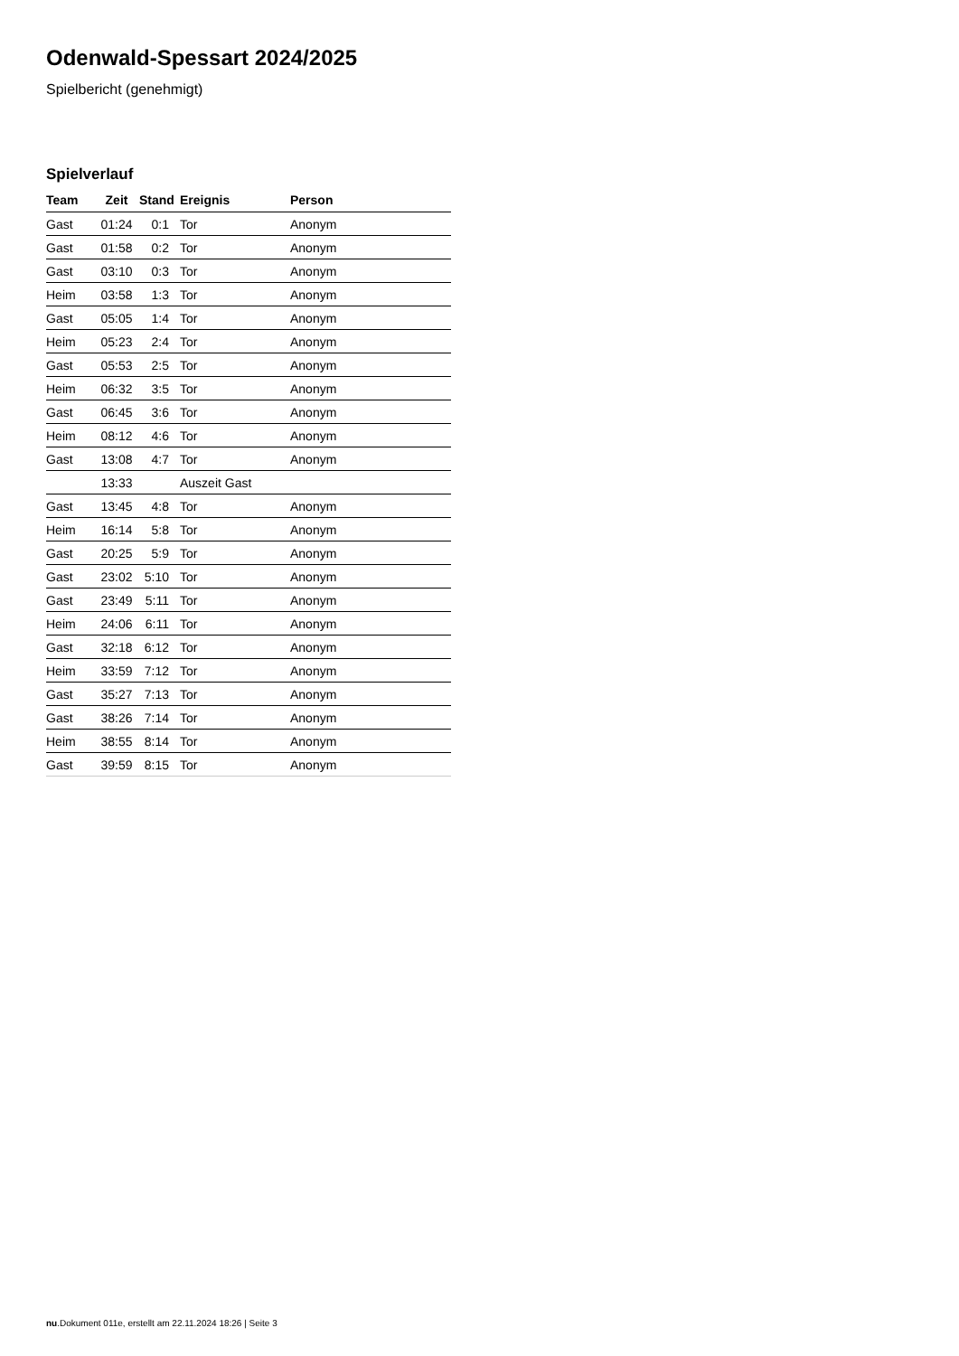Odenwald-Spessart 2024/2025
Spielbericht (genehmigt)
Spielverlauf
| Team | Zeit | Stand | Ereignis | Person |
| --- | --- | --- | --- | --- |
| Gast | 01:24 | 0:1 | Tor | Anonym |
| Gast | 01:58 | 0:2 | Tor | Anonym |
| Gast | 03:10 | 0:3 | Tor | Anonym |
| Heim | 03:58 | 1:3 | Tor | Anonym |
| Gast | 05:05 | 1:4 | Tor | Anonym |
| Heim | 05:23 | 2:4 | Tor | Anonym |
| Gast | 05:53 | 2:5 | Tor | Anonym |
| Heim | 06:32 | 3:5 | Tor | Anonym |
| Gast | 06:45 | 3:6 | Tor | Anonym |
| Heim | 08:12 | 4:6 | Tor | Anonym |
| Gast | 13:08 | 4:7 | Tor | Anonym |
| | 13:33 | | Auszeit Gast | |
| Gast | 13:45 | 4:8 | Tor | Anonym |
| Heim | 16:14 | 5:8 | Tor | Anonym |
| Gast | 20:25 | 5:9 | Tor | Anonym |
| Gast | 23:02 | 5:10 | Tor | Anonym |
| Gast | 23:49 | 5:11 | Tor | Anonym |
| Heim | 24:06 | 6:11 | Tor | Anonym |
| Gast | 32:18 | 6:12 | Tor | Anonym |
| Heim | 33:59 | 7:12 | Tor | Anonym |
| Gast | 35:27 | 7:13 | Tor | Anonym |
| Gast | 38:26 | 7:14 | Tor | Anonym |
| Heim | 38:55 | 8:14 | Tor | Anonym |
| Gast | 39:59 | 8:15 | Tor | Anonym |
nu.Dokument 011e, erstellt am 22.11.2024 18:26 | Seite 3